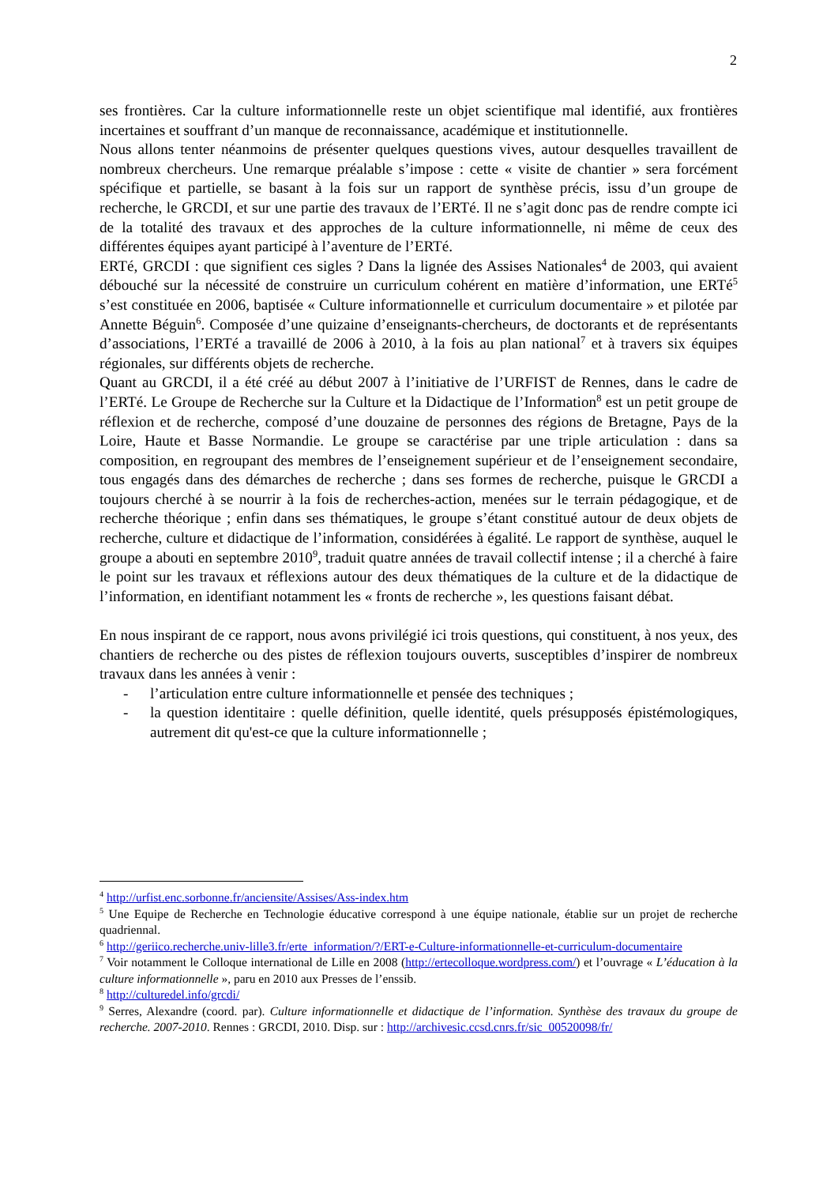2
ses frontières. Car la culture informationnelle reste un objet scientifique mal identifié, aux frontières incertaines et souffrant d’un manque de reconnaissance, académique et institutionnelle.
Nous allons tenter néanmoins de présenter quelques questions vives, autour desquelles travaillent de nombreux chercheurs. Une remarque préalable s’impose : cette « visite de chantier » sera forcément spécifique et partielle, se basant à la fois sur un rapport de synthèse précis, issu d’un groupe de recherche, le GRCDI, et sur une partie des travaux de l’ERTé. Il ne s’agit donc pas de rendre compte ici de la totalité des travaux et des approches de la culture informationnelle, ni même de ceux des différentes équipes ayant participé à l’aventure de l’ERTé.
ERTé, GRCDI : que signifient ces sigles ? Dans la lignée des Assises Nationales<sup>4</sup> de 2003, qui avaient débouché sur la nécessité de construire un curriculum cohérent en matière d’information, une ERTé<sup>5</sup> s’est constituée en 2006, baptisée « Culture informationnelle et curriculum documentaire » et pilotée par Annette Béguin<sup>6</sup>. Composée d’une quizaine d’enseignants-chercheurs, de doctorants et de représentants d’associations, l’ERTé a travaillé de 2006 à 2010, à la fois au plan national<sup>7</sup> et à travers six équipes régionales, sur différents objets de recherche.
Quant au GRCDI, il a été créé au début 2007 à l’initiative de l’URFIST de Rennes, dans le cadre de l’ERTé. Le Groupe de Recherche sur la Culture et la Didactique de l’Information<sup>8</sup> est un petit groupe de réflexion et de recherche, composé d’une douzaine de personnes des régions de Bretagne, Pays de la Loire, Haute et Basse Normandie. Le groupe se caractérise par une triple articulation : dans sa composition, en regroupant des membres de l’enseignement supérieur et de l’enseignement secondaire, tous engagés dans des démarches de recherche ; dans ses formes de recherche, puisque le GRCDI a toujours cherché à se nourrir à la fois de recherches-action, menées sur le terrain pédagogique, et de recherche théorique ; enfin dans ses thématiques, le groupe s’étant constitué autour de deux objets de recherche, culture et didactique de l’information, considérées à égalité. Le rapport de synthèse, auquel le groupe a abouti en septembre 2010<sup>9</sup>, traduit quatre années de travail collectif intense ; il a cherché à faire le point sur les travaux et réflexions autour des deux thématiques de la culture et de la didactique de l’information, en identifiant notamment les « fronts de recherche », les questions faisant débat.
En nous inspirant de ce rapport, nous avons privilégié ici trois questions, qui constituent, à nos yeux, des chantiers de recherche ou des pistes de réflexion toujours ouverts, susceptibles d’inspirer de nombreux travaux dans les années à venir :
- l’articulation entre culture informationnelle et pensée des techniques ;
- la question identitaire : quelle définition, quelle identité, quels présupposés épistémologiques, autrement dit qu'est-ce que la culture informationnelle ;
<sup>4</sup> http://urfist.enc.sorbonne.fr/anciensite/Assises/Ass-index.htm
<sup>5</sup> Une Equipe de Recherche en Technologie éducative correspond à une équipe nationale, établie sur un projet de recherche quadriennal.
<sup>6</sup> http://geriico.recherche.univ-lille3.fr/erte_information/?/ERT-e-Culture-informationnelle-et-curriculum-documentaire
<sup>7</sup> Voir notamment le Colloque international de Lille en 2008 (http://ertecolloque.wordpress.com/) et l’ouvrage « L’éducation à la culture informationnelle », paru en 2010 aux Presses de l’enssib.
<sup>8</sup> http://culturedel.info/grcdi/
<sup>9</sup> Serres, Alexandre (coord. par). Culture informationnelle et didactique de l’information. Synthèse des travaux du groupe de recherche. 2007-2010. Rennes : GRCDI, 2010. Disp. sur : http://archivesic.ccsd.cnrs.fr/sic_00520098/fr/